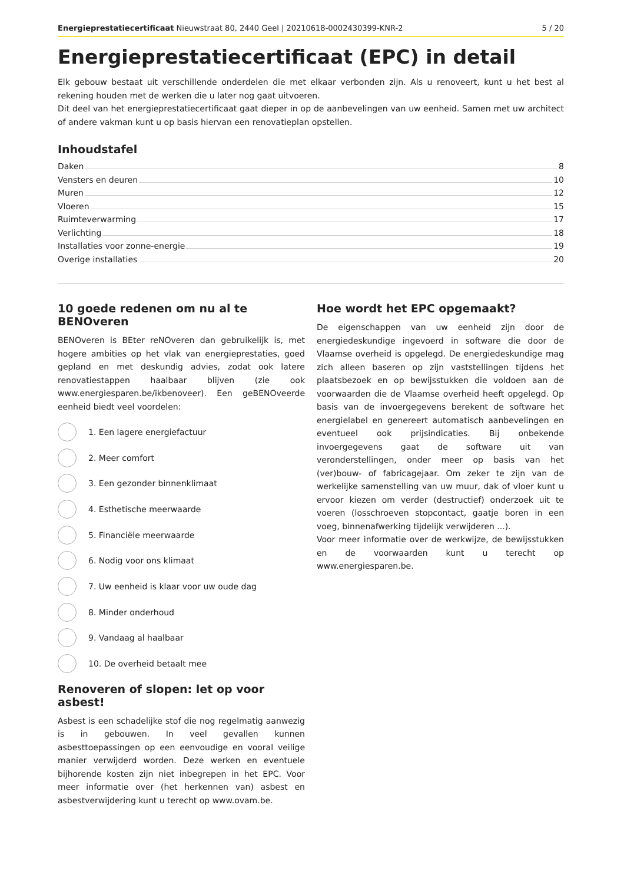Energieprestatiecertificaat Nieuwstraat 80, 2440 Geel | 20210618-0002430399-KNR-2 5 / 20
Energieprestatiecertificaat (EPC) in detail
Elk gebouw bestaat uit verschillende onderdelen die met elkaar verbonden zijn. Als u renoveert, kunt u het best al rekening houden met de werken die u later nog gaat uitvoeren.
Dit deel van het energieprestatiecertificaat gaat dieper in op de aanbevelingen van uw eenheid. Samen met uw architect of andere vakman kunt u op basis hiervan een renovatieplan opstellen.
Inhoudstafel
Daken 8
Vensters en deuren 10
Muren 12
Vloeren 15
Ruimteverwarming 17
Verlichting 18
Installaties voor zonne-energie 19
Overige installaties 20
10 goede redenen om nu al te BENOveren
BENOveren is BEter reNOveren dan gebruikelijk is, met hogere ambities op het vlak van energieprestaties, goed gepland en met deskundig advies, zodat ook latere renovatiestappen haalbaar blijven (zie ook www.energiesparen.be/ikbenoveer). Een geBENOveerde eenheid biedt veel voordelen:
1. Een lagere energiefactuur
2. Meer comfort
3. Een gezonder binnenklimaat
4. Esthetische meerwaarde
5. Financiële meerwaarde
6. Nodig voor ons klimaat
7. Uw eenheid is klaar voor uw oude dag
8. Minder onderhoud
9. Vandaag al haalbaar
10. De overheid betaalt mee
Renoveren of slopen: let op voor asbest!
Asbest is een schadelijke stof die nog regelmatig aanwezig is in gebouwen. In veel gevallen kunnen asbesttoepassingen op een eenvoudige en vooral veilige manier verwijderd worden. Deze werken en eventuele bijhorende kosten zijn niet inbegrepen in het EPC. Voor meer informatie over (het herkennen van) asbest en asbestverwijdering kunt u terecht op www.ovam.be.
Hoe wordt het EPC opgemaakt?
De eigenschappen van uw eenheid zijn door de energiedeskundige ingevoerd in software die door de Vlaamse overheid is opgelegd. De energiedeskundige mag zich alleen baseren op zijn vaststellingen tijdens het plaatsbezoek en op bewijsstukken die voldoen aan de voorwaarden die de Vlaamse overheid heeft opgelegd. Op basis van de invoergegevens berekent de software het energielabel en genereert automatisch aanbevelingen en eventueel ook prijsindicaties. Bij onbekende invoergegevens gaat de software uit van veronderstellingen, onder meer op basis van het (ver)bouw- of fabricagejaar. Om zeker te zijn van de werkelijke samenstelling van uw muur, dak of vloer kunt u ervoor kiezen om verder (destructief) onderzoek uit te voeren (losschroeven stopcontact, gaatje boren in een voeg, binnenafwerking tijdelijk verwijderen ...).
Voor meer informatie over de werkwijze, de bewijsstukken en de voorwaarden kunt u terecht op www.energiesparen.be.